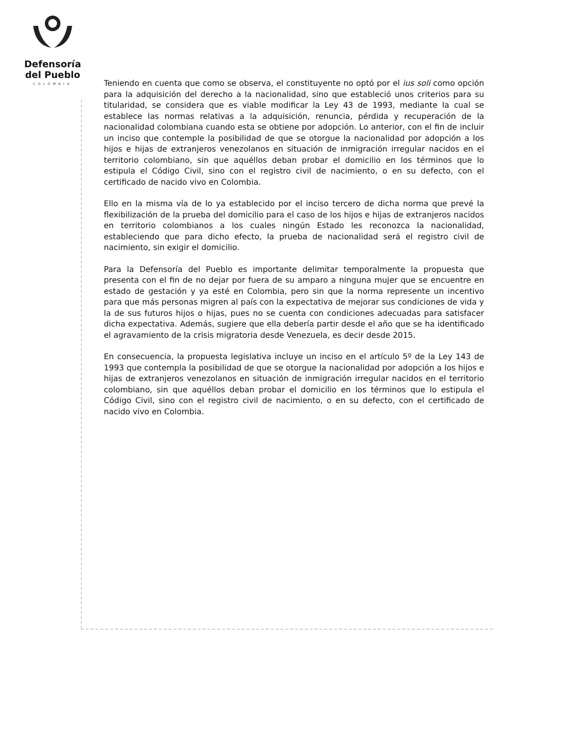Defensoría
del Pueblo
COLOMBIA
Teniendo en cuenta que como se observa, el constituyente no optó por el ius soli como opción para la adquisición del derecho a la nacionalidad, sino que estableció unos criterios para su titularidad, se considera que es viable modificar la Ley 43 de 1993, mediante la cual se establece las normas relativas a la adquisición, renuncia, pérdida y recuperación de la nacionalidad colombiana cuando esta se obtiene por adopción. Lo anterior, con el fin de incluir un inciso que contemple la posibilidad de que se otorgue la nacionalidad por adopción a los hijos e hijas de extranjeros venezolanos en situación de inmigración irregular nacidos en el territorio colombiano, sin que aquéllos deban probar el domicilio en los términos que lo estipula el Código Civil, sino con el registro civil de nacimiento, o en su defecto, con el certificado de nacido vivo en Colombia.
Ello en la misma vía de lo ya establecido por el inciso tercero de dicha norma que prevé la flexibilización de la prueba del domicilio para el caso de los hijos e hijas de extranjeros nacidos en territorio colombianos a los cuales ningún Estado les reconozca la nacionalidad, estableciendo que para dicho efecto, la prueba de nacionalidad será el registro civil de nacimiento, sin exigir el domicilio.
Para la Defensoría del Pueblo es importante delimitar temporalmente la propuesta que presenta con el fin de no dejar por fuera de su amparo a ninguna mujer que se encuentre en estado de gestación y ya esté en Colombia, pero sin que la norma represente un incentivo para que más personas migren al país con la expectativa de mejorar sus condiciones de vida y la de sus futuros hijos o hijas, pues no se cuenta con condiciones adecuadas para satisfacer dicha expectativa. Además, sugiere que ella debería partir desde el año que se ha identificado el agravamiento de la crisis migratoria desde Venezuela, es decir desde 2015.
En consecuencia, la propuesta legislativa incluye un inciso en el artículo 5º de la Ley 143 de 1993 que contempla la posibilidad de que se otorgue la nacionalidad por adopción a los hijos e hijas de extranjeros venezolanos en situación de inmigración irregular nacidos en el territorio colombiano, sin que aquéllos deban probar el domicilio en los términos que lo estipula el Código Civil, sino con el registro civil de nacimiento, o en su defecto, con el certificado de nacido vivo en Colombia.